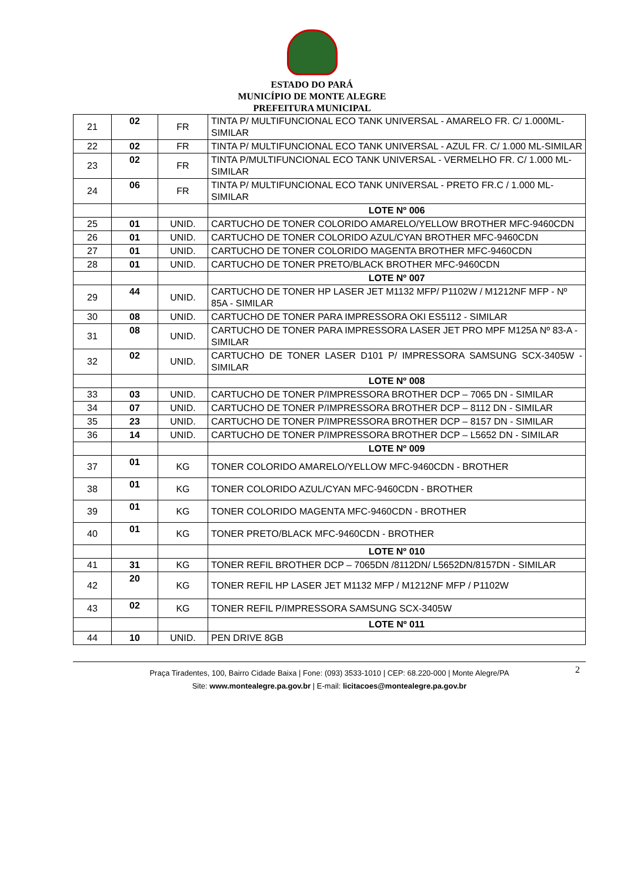ESTADO DO PARÁ
MUNICÍPIO DE MONTE ALEGRE
PREFEITURA MUNICIPAL
| 21 | 02 | FR | TINTA P/ MULTIFUNCIONAL ECO TANK UNIVERSAL - AMARELO FR. C/ 1.000ML-SIMILAR |
| 22 | 02 | FR | TINTA P/ MULTIFUNCIONAL ECO TANK UNIVERSAL - AZUL FR. C/ 1.000 ML-SIMILAR |
| 23 | 02 | FR | TINTA P/MULTIFUNCIONAL ECO TANK UNIVERSAL - VERMELHO FR. C/ 1.000 ML-SIMILAR |
| 24 | 06 | FR | TINTA P/ MULTIFUNCIONAL ECO TANK UNIVERSAL - PRETO FR.C / 1.000 ML-SIMILAR |
| | | | LOTE Nº 006 |
| 25 | 01 | UNID. | CARTUCHO DE TONER COLORIDO AMARELO/YELLOW BROTHER MFC-9460CDN |
| 26 | 01 | UNID. | CARTUCHO DE TONER COLORIDO AZUL/CYAN BROTHER MFC-9460CDN |
| 27 | 01 | UNID. | CARTUCHO DE TONER COLORIDO MAGENTA BROTHER MFC-9460CDN |
| 28 | 01 | UNID. | CARTUCHO DE TONER PRETO/BLACK BROTHER MFC-9460CDN |
| | | | LOTE Nº 007 |
| 29 | 44 | UNID. | CARTUCHO DE TONER HP LASER JET M1132 MFP/ P1102W / M1212NF MFP - Nº 85A - SIMILAR |
| 30 | 08 | UNID. | CARTUCHO DE TONER PARA IMPRESSORA OKI ES5112 - SIMILAR |
| 31 | 08 | UNID. | CARTUCHO DE TONER PARA IMPRESSORA LASER JET PRO MPF M125A Nº 83-A - SIMILAR |
| 32 | 02 | UNID. | CARTUCHO DE TONER LASER D101 P/ IMPRESSORA SAMSUNG SCX-3405W - SIMILAR |
| | | | LOTE Nº 008 |
| 33 | 03 | UNID. | CARTUCHO DE TONER P/IMPRESSORA BROTHER DCP – 7065 DN - SIMILAR |
| 34 | 07 | UNID. | CARTUCHO DE TONER P/IMPRESSORA BROTHER DCP – 8112 DN - SIMILAR |
| 35 | 23 | UNID. | CARTUCHO DE TONER P/IMPRESSORA BROTHER DCP – 8157 DN - SIMILAR |
| 36 | 14 | UNID. | CARTUCHO DE TONER P/IMPRESSORA BROTHER DCP – L5652 DN - SIMILAR |
| | | | LOTE Nº 009 |
| 37 | 01 | KG | TONER COLORIDO AMARELO/YELLOW MFC-9460CDN - BROTHER |
| 38 | 01 | KG | TONER COLORIDO AZUL/CYAN MFC-9460CDN - BROTHER |
| 39 | 01 | KG | TONER COLORIDO MAGENTA MFC-9460CDN - BROTHER |
| 40 | 01 | KG | TONER PRETO/BLACK MFC-9460CDN - BROTHER |
| | | | LOTE Nº 010 |
| 41 | 31 | KG | TONER REFIL BROTHER DCP – 7065DN /8112DN/ L5652DN/8157DN - SIMILAR |
| 42 | 20 | KG | TONER REFIL HP LASER JET M1132 MFP / M1212NF MFP / P1102W |
| 43 | 02 | KG | TONER REFIL P/IMPRESSORA SAMSUNG SCX-3405W |
| | | | LOTE Nº 011 |
| 44 | 10 | UNID. | PEN DRIVE 8GB |
2 Praça Tiradentes, 100, Bairro Cidade Baixa | Fone: (093) 3533-1010 | CEP: 68.220-000 | Monte Alegre/PA
Site: www.montealegre.pa.gov.br | E-mail: licitacoes@montealegre.pa.gov.br